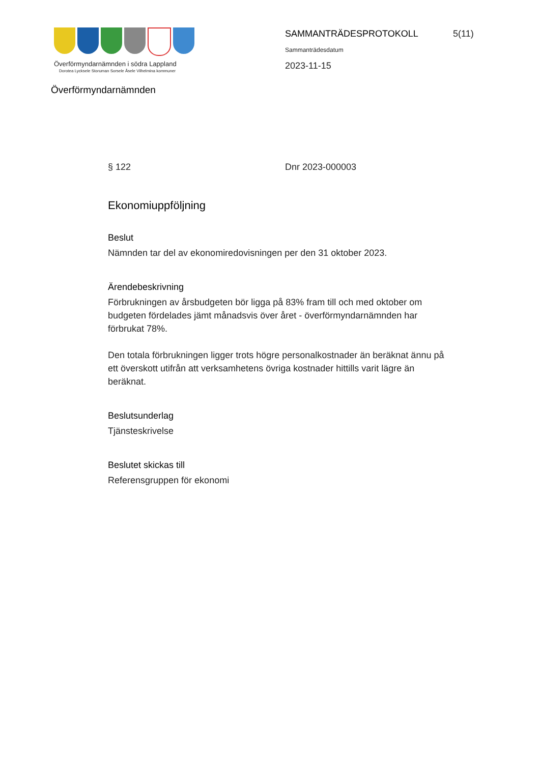Överförmyndarnämnden i södra Lappland
Dorotea Lycksele Storuman Sorsele Åsele Vilhelmina kommuner
Överförmyndarnämnden
SAMMANTRÄDESPROTOKOLL
Sammanträdesdatum
2023-11-15
5(11)
§ 122 Dnr 2023-000003
Ekonomiuppföljning
Beslut
Nämnden tar del av ekonomiredovisningen per den 31 oktober 2023.
Ärendebeskrivning
Förbrukningen av årsbudgeten bör ligga på 83% fram till och med oktober om budgeten fördelades jämt månadsvis över året - överförmyndarnämnden har förbrukat 78%.
Den totala förbrukningen ligger trots högre personalkostnader än beräknat ännu på ett överskott utifrån att verksamhetens övriga kostnader hittills varit lägre än beräknat.
Beslutsunderlag
Tjänsteskrivelse
Beslutet skickas till
Referensgruppen för ekonomi